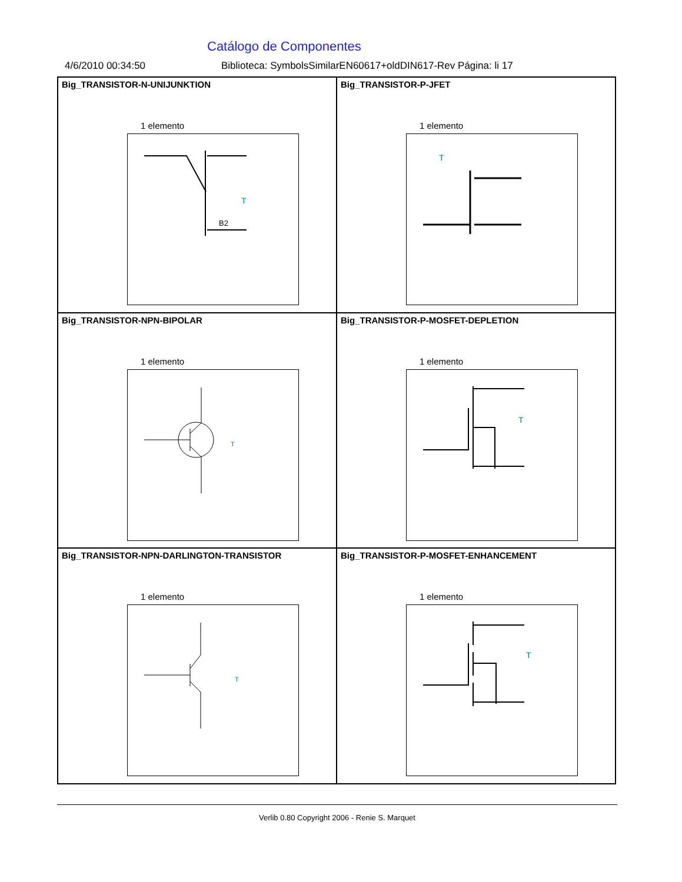Catálogo de Componentes
4/6/2010 00:34:50 Biblioteca: SymbolsSimilarEN60617+oldDIN617-Rev Página: li 17
Big_TRANSISTOR-N-UNIJUNKTION
1 elemento
B2
T
Big_TRANSISTOR-P-JFET
1 elemento
T
Big_TRANSISTOR-NPN-BIPOLAR
1 elemento
T
Big_TRANSISTOR-P-MOSFET-DEPLETION
1 elemento
T
Big_TRANSISTOR-NPN-DARLINGTON-TRANSISTOR
1 elemento
T
Big_TRANSISTOR-P-MOSFET-ENHANCEMENT
1 elemento
T
Verlib 0.80 Copyright 2006 - Renie S. Marquet